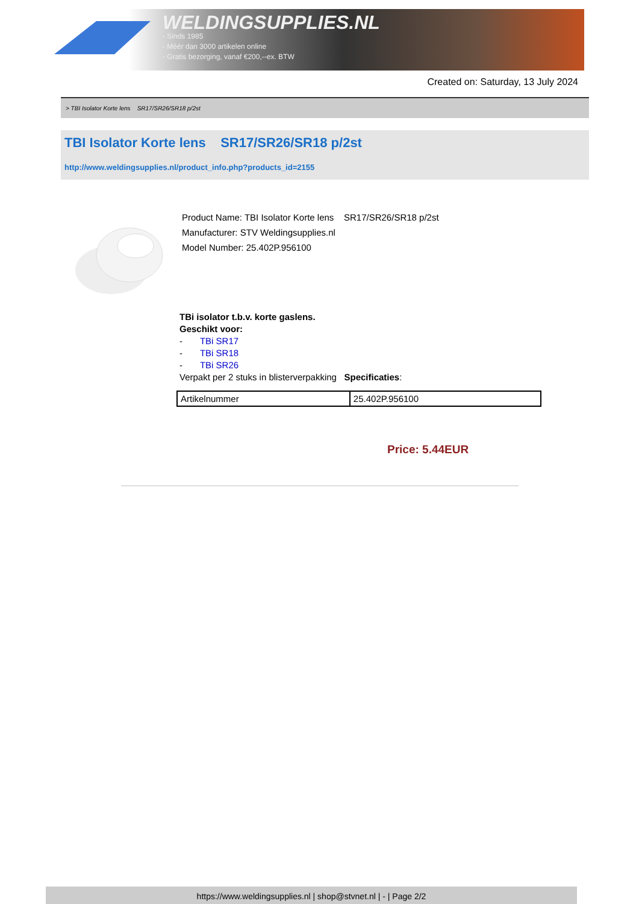WELDINGSUPPLIES.NL
- Sinds 1985
- Méér dan 3000 artikelen online
- Gratis bezorging, vanaf €200,--ex. BTW
Created on: Saturday, 13 July 2024
> TBI Isolator Korte lens SR17/SR26/SR18 p/2st
TBI Isolator Korte lens SR17/SR26/SR18 p/2st
http://www.weldingsupplies.nl/product_info.php?products_id=2155
Product Name: TBI Isolator Korte lens SR17/SR26/SR18 p/2st
Manufacturer: STV Weldingsupplies.nl
Model Number: 25.402P.956100
TBi isolator t.b.v. korte gaslens.
Geschikt voor:
- TBi SR17
- TBi SR18
- TBi SR26
Verpakt per 2 stuks in blisterverpakking Specificaties:
| Artikelnummer | 25.402P.956100 |
Price: 5.44EUR
https://www.weldingsupplies.nl | shop@stvnet.nl | - | Page 2/2